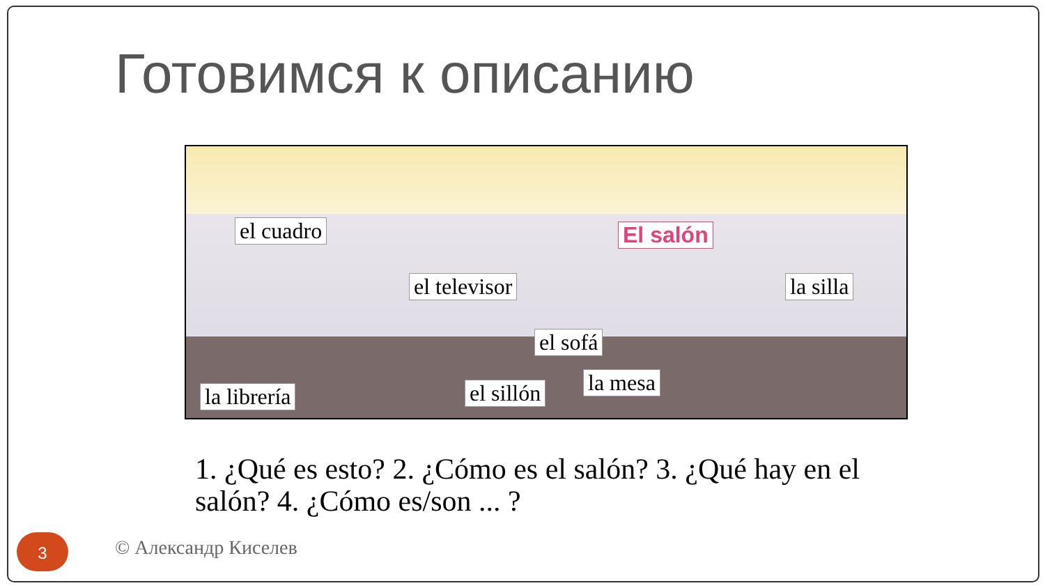Готовимся к описанию
el cuadro El salón
el televisor la silla
el sofá
la mesa el sillón la librería
1. ¿Qué es esto? 2. ¿Cómo es el salón? 3. ¿Qué hay en el salón? 4. ¿Cómo es/son ... ?
3 © Александр Киселев